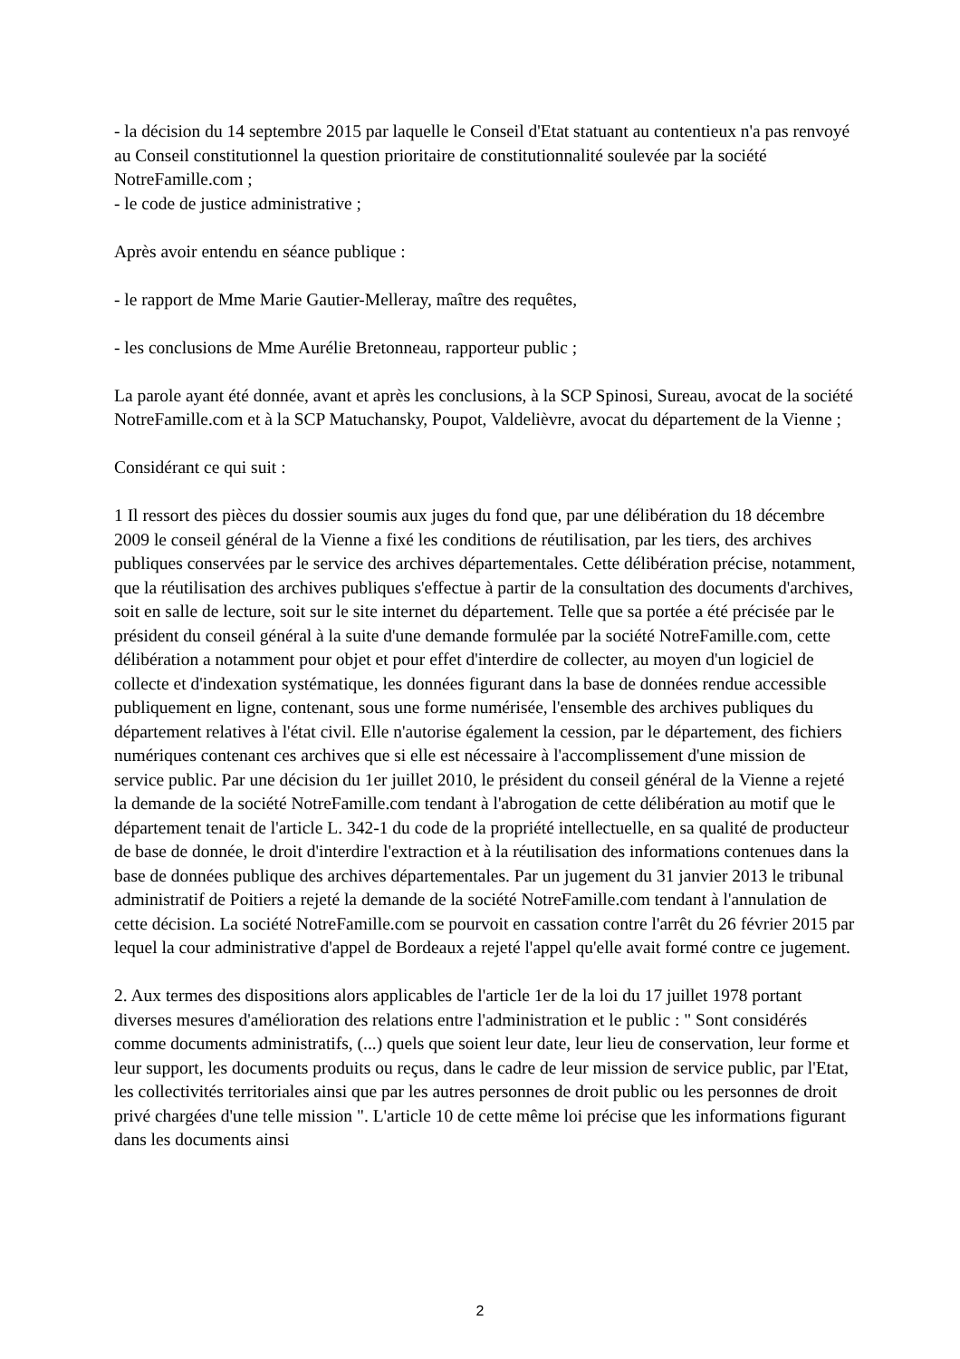- la décision du 14 septembre 2015 par laquelle le Conseil d'Etat statuant au contentieux n'a pas renvoyé au Conseil constitutionnel la question prioritaire de constitutionnalité soulevée par la société NotreFamille.com ;
- le code de justice administrative ;
Après avoir entendu en séance publique :
- le rapport de Mme Marie Gautier-Melleray, maître des requêtes,
- les conclusions de Mme Aurélie Bretonneau, rapporteur public ;
La parole ayant été donnée, avant et après les conclusions, à la SCP Spinosi, Sureau, avocat de la société NotreFamille.com et à la SCP Matuchansky, Poupot, Valdelièvre, avocat du département de la Vienne ;
Considérant ce qui suit :
1 Il ressort des pièces du dossier soumis aux juges du fond que, par une délibération du 18 décembre 2009 le conseil général de la Vienne a fixé les conditions de réutilisation, par les tiers, des archives publiques conservées par le service des archives départementales. Cette délibération précise, notamment, que la réutilisation des archives publiques s'effectue à partir de la consultation des documents d'archives, soit en salle de lecture, soit sur le site internet du département. Telle que sa portée a été précisée par le président du conseil général à la suite d'une demande formulée par la société NotreFamille.com, cette délibération a notamment pour objet et pour effet d'interdire de collecter, au moyen d'un logiciel de collecte et d'indexation systématique, les données figurant dans la base de données rendue accessible publiquement en ligne, contenant, sous une forme numérisée, l'ensemble des archives publiques du département relatives à l'état civil. Elle n'autorise également la cession, par le département, des fichiers numériques contenant ces archives que si elle est nécessaire à l'accomplissement d'une mission de service public. Par une décision du 1er juillet 2010, le président du conseil général de la Vienne a rejeté la demande de la société NotreFamille.com tendant à l'abrogation de cette délibération au motif que le département tenait de l'article L. 342-1 du code de la propriété intellectuelle, en sa qualité de producteur de base de donnée, le droit d'interdire l'extraction et à la réutilisation des informations contenues dans la base de données publique des archives départementales. Par un jugement du 31 janvier 2013 le tribunal administratif de Poitiers a rejeté la demande de la société NotreFamille.com tendant à l'annulation de cette décision. La société NotreFamille.com se pourvoit en cassation contre l'arrêt du 26 février 2015 par lequel la cour administrative d'appel de Bordeaux a rejeté l'appel qu'elle avait formé contre ce jugement.
2. Aux termes des dispositions alors applicables de l'article 1er de la loi du 17 juillet 1978 portant diverses mesures d'amélioration des relations entre l'administration et le public : " Sont considérés comme documents administratifs, (...) quels que soient leur date, leur lieu de conservation, leur forme et leur support, les documents produits ou reçus, dans le cadre de leur mission de service public, par l'Etat, les collectivités territoriales ainsi que par les autres personnes de droit public ou les personnes de droit privé chargées d'une telle mission ". L'article 10 de cette même loi précise que les informations figurant dans les documents ainsi
2